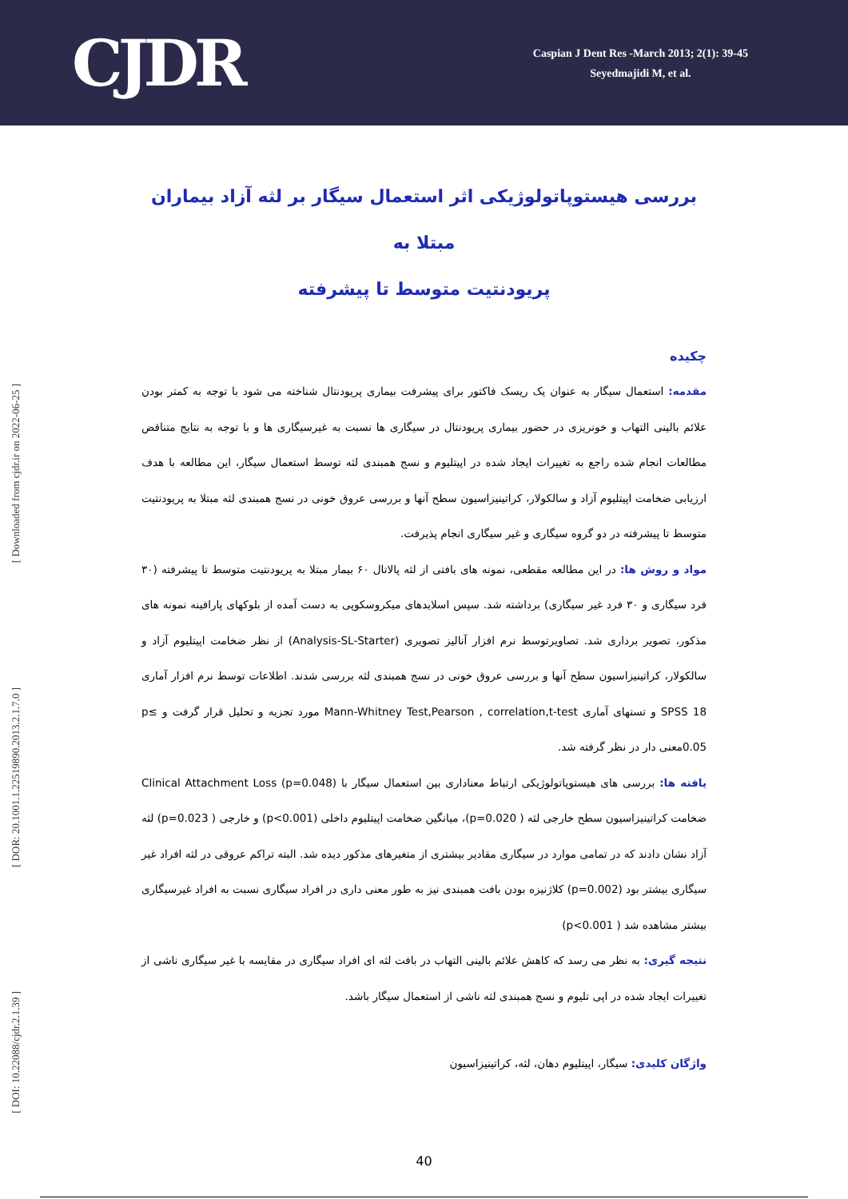CJDR
Caspian J Dent Res -March 2013; 2(1): 39-45
Seyedmajidi M, et al.
[ Downloaded from cjdr.ir on 2022-06-25 ]
[ DOR: 20.1001.1.22519890.2013.2.1.7.0 ]
[ DOI: 10.22088/cjdr.2.1.39 ]
بررسی هیستوپاتولوژیکی اثر استعمال سیگار بر لثه آزاد بیماران مبتلا به
پریودنتیت متوسط تا پیشرفته
چکیده
مقدمه: استعمال سیگار به عنوان یک ریسک فاکتور برای پیشرفت بیماری پریودنتال شناخته می شود با توجه به کمتر بودن علائم بالینی التهاب و خونریزی در حضور بیماری پریودنتال در سیگاری ها نسبت به غیرسیگاری ها و با توجه به نتایج متناقض مطالعات انجام شده راجع به تغییرات ایجاد شده در اپیتلیوم و نسج همبندی لثه توسط استعمال سیگار، این مطالعه با هدف ارزیابی ضخامت اپیتلیوم آزاد و سالکولار، کراتینیزاسیون سطح آنها و بررسی عروق خونی در نسج همبندی لثه مبتلا به پریودنتیت متوسط تا پیشرفته در دو گروه سیگاری و غیر سیگاری انجام پذیرفت.
مواد و روش ها: در این مطالعه مقطعی، نمونه های بافتی از لثه پالاتال ۶۰ بیمار مبتلا به پریودنتیت متوسط تا پیشرفته (۳۰ فرد سیگاری و ۳۰ فرد غیر سیگاری) برداشته شد. سپس اسلایدهای میکروسکوپی به دست آمده از بلوکهای پارافینه نمونه های مذکور، تصویر برداری شد. تصاویرتوسط نرم افزار آنالیز تصویری (Analysis-SL-Starter) از نظر ضخامت اپیتلیوم آزاد و سالکولار، کراتینیزاسیون سطح آنها و بررسی عروق خونی در نسج همبندی لثه بررسی شدند. اطلاعات توسط نرم افزار آماری 18 SPSS و تستهای آماری Mann-Whitney Test,Pearson , correlation,t-test مورد تجزیه و تحلیل قرار گرفت و p≤ 0.05معنی دار در نظر گرفته شد.
یافته ها: بررسی های هیستوپاتولوژیکی ارتباط معناداری بین استعمال سیگار با Clinical Attachment Loss (p=0.048) ضخامت کراتینیزاسیون سطح خارجی لثه ( p=0.020)، میانگین ضخامت اپیتلیوم داخلی (p<0.001) و خارجی ( p=0.023) لثه آزاد نشان دادند که در تمامی موارد در سیگاری مقادیر بیشتری از متغیرهای مذکور دیده شد. البته تراکم عروقی در لثه افراد غیر سیگاری بیشتر بود (p=0.002) کلاژنیزه بودن بافت همبندی نیز به طور معنی داری در افراد سیگاری نسبت به افراد غیرسیگاری بیشتر مشاهده شد ( p<0.001)
نتیجه گیری: به نظر می رسد که کاهش علائم بالینی التهاب در بافت لثه ای افراد سیگاری در مقایسه با غیر سیگاری ناشی از تغییرات ایجاد شده در اپی تلیوم و نسج همبندی لثه ناشی از استعمال سیگار باشد.
واژگان کلیدی: سیگار، اپیتلیوم دهان، لثه، کراتینیزاسیون
40